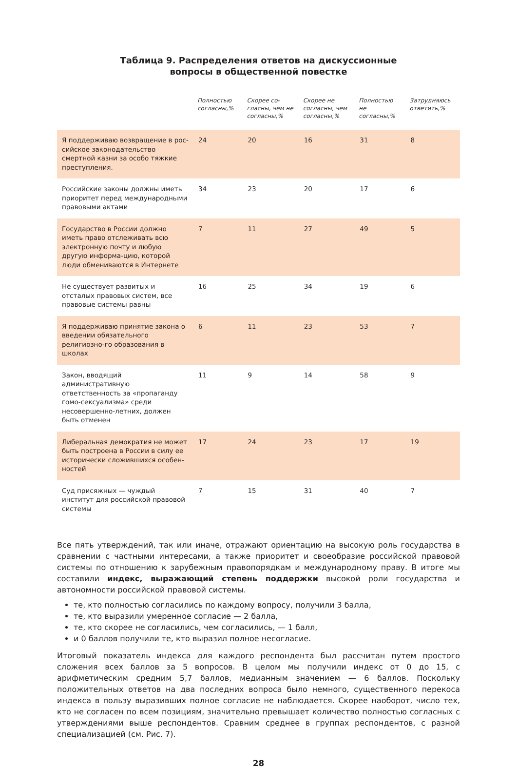Таблица 9. Распределения ответов на дискуссионные
вопросы в общественной повестке
| | Полностью согласны,% | Скорее со-гласны, чем не согласны,% | Скорее не согласны, чем согласны,% | Полностью не согласны,% | Затрудняюсь ответить,% |
| --- | --- | --- | --- | --- | --- |
| Я поддерживаю возвращение в рос-сийское законодательство смертной казни за особо тяжкие преступления. | 24 | 20 | 16 | 31 | 8 |
| Российские законы должны иметь приоритет перед международными правовыми актами | 34 | 23 | 20 | 17 | 6 |
| Государство в России должно иметь право отслеживать всю электронную почту и любую другую информа-цию, которой люди обмениваются в Интернете | 7 | 11 | 27 | 49 | 5 |
| Не существует развитых и отсталых правовых систем, все правовые системы равны | 16 | 25 | 34 | 19 | 6 |
| Я поддерживаю принятие закона о введении обязательного религиозно-го образования в школах | 6 | 11 | 23 | 53 | 7 |
| Закон, вводящий административную ответственность за «пропаганду гомо-сексуализма» среди несовершенно-летних, должен быть отменен | 11 | 9 | 14 | 58 | 9 |
| Либеральная демократия не может быть построена в России в силу ее исторически сложившихся особен-ностей | 17 | 24 | 23 | 17 | 19 |
| Суд присяжных — чуждый институт для российской правовой системы | 7 | 15 | 31 | 40 | 7 |
Все пять утверждений, так или иначе, отражают ориентацию на высокую роль государства в сравнении с частными интересами, а также приоритет и своеобразие российской правовой системы по отношению к зарубежным правопорядкам и международному праву. В итоге мы составили индекс, выражающий степень поддержки высокой роли государства и автономности российской правовой системы.
те, кто полностью согласились по каждому вопросу, получили 3 балла,
те, кто выразили умеренное согласие — 2 балла,
те, кто скорее не согласились, чем согласились, — 1 балл,
и 0 баллов получили те, кто выразил полное несогласие.
Итоговый показатель индекса для каждого респондента был рассчитан путем простого сложения всех баллов за 5 вопросов. В целом мы получили индекс от 0 до 15, с арифметическим средним 5,7 баллов, медианным значением — 6 баллов. Поскольку положительных ответов на два последних вопроса было немного, существенного перекоса индекса в пользу выразивших полное согласие не наблюдается. Скорее наоборот, число тех, кто не согласен по всем позициям, значительно превышает количество полностью согласных с утверждениями выше респондентов. Сравним среднее в группах респондентов, с разной специализацией (см. Рис. 7).
28